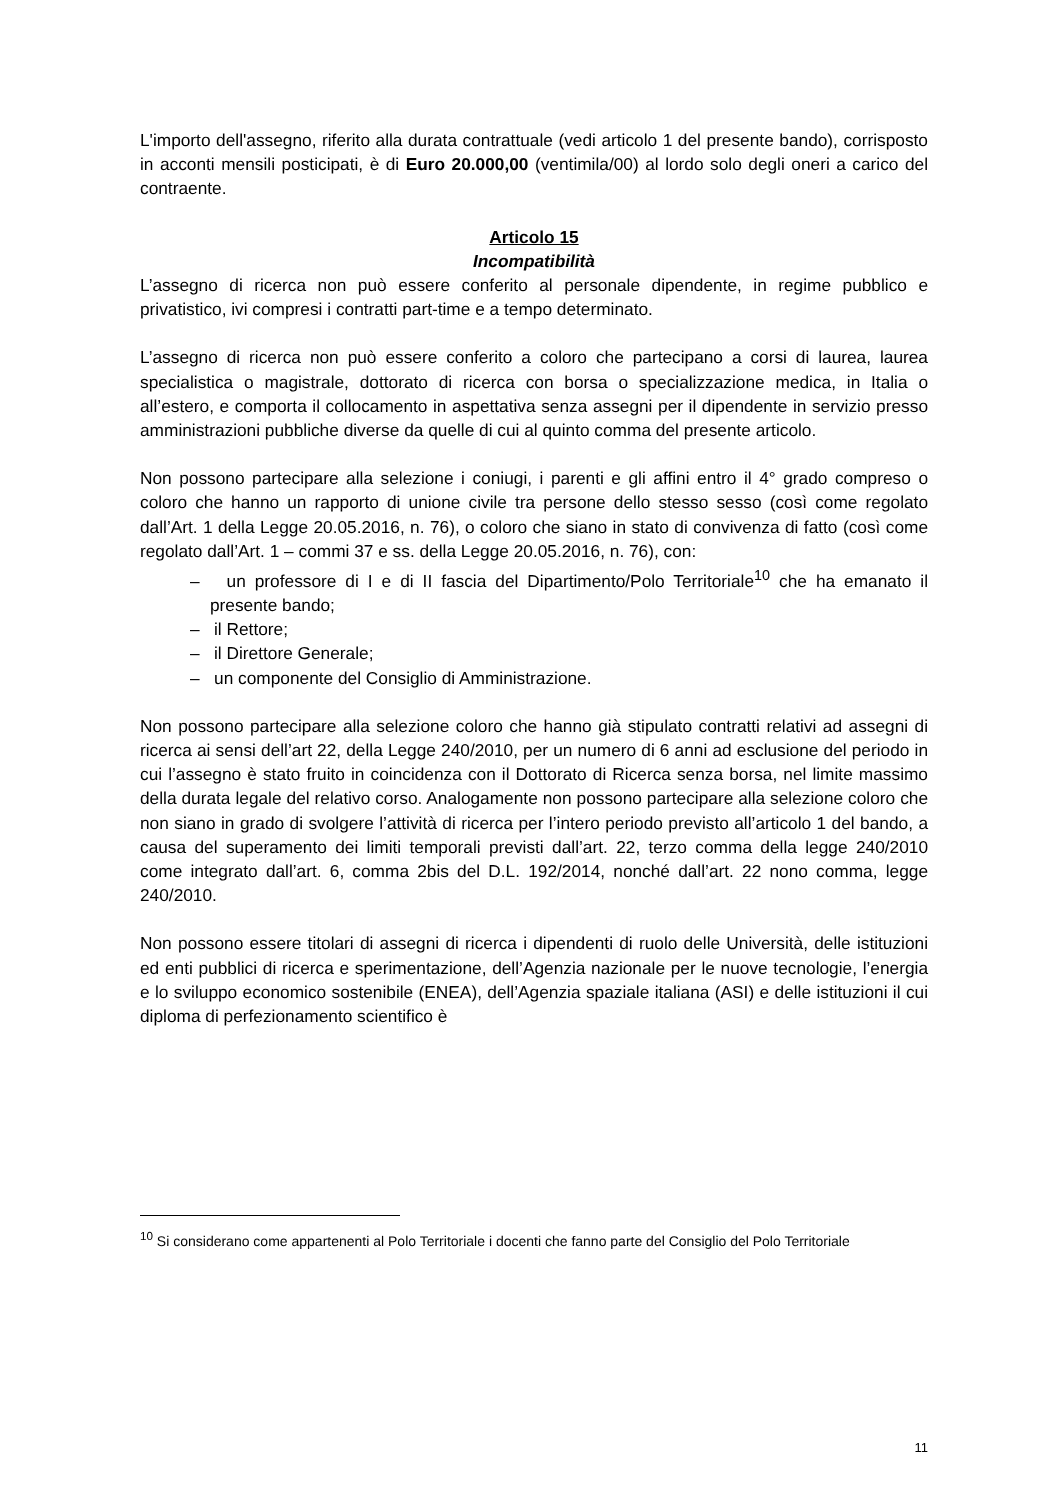L'importo dell'assegno, riferito alla durata contrattuale (vedi articolo 1 del presente bando), corrisposto in acconti mensili posticipati, è di Euro 20.000,00 (ventimila/00) al lordo solo degli oneri a carico del contraente.
Articolo 15
Incompatibilità
L’assegno di ricerca non può essere conferito al personale dipendente, in regime pubblico e privatistico, ivi compresi i contratti part-time e a tempo determinato.
L’assegno di ricerca non può essere conferito a coloro che partecipano a corsi di laurea, laurea specialistica o magistrale, dottorato di ricerca con borsa o specializzazione medica, in Italia o all’estero, e comporta il collocamento in aspettativa senza assegni per il dipendente in servizio presso amministrazioni pubbliche diverse da quelle di cui al quinto comma del presente articolo.
Non possono partecipare alla selezione i coniugi, i parenti e gli affini entro il 4° grado compreso o coloro che hanno un rapporto di unione civile tra persone dello stesso sesso (così come regolato dall’Art. 1 della Legge 20.05.2016, n. 76), o coloro che siano in stato di convivenza di fatto (così come regolato dall’Art. 1 – commi 37 e ss. della Legge 20.05.2016, n. 76), con:
– un professore di I e di II fascia del Dipartimento/Polo Territoriale<sup>10</sup> che ha emanato il presente bando;
– il Rettore;
– il Direttore Generale;
– un componente del Consiglio di Amministrazione.
Non possono partecipare alla selezione coloro che hanno già stipulato contratti relativi ad assegni di ricerca ai sensi dell’art 22, della Legge 240/2010, per un numero di 6 anni ad esclusione del periodo in cui l’assegno è stato fruito in coincidenza con il Dottorato di Ricerca senza borsa, nel limite massimo della durata legale del relativo corso. Analogamente non possono partecipare alla selezione coloro che non siano in grado di svolgere l’attività di ricerca per l’intero periodo previsto all’articolo 1 del bando, a causa del superamento dei limiti temporali previsti dall’art. 22, terzo comma della legge 240/2010 come integrato dall’art. 6, comma 2bis del D.L. 192/2014, nonché dall’art. 22 nono comma, legge 240/2010.
Non possono essere titolari di assegni di ricerca i dipendenti di ruolo delle Università, delle istituzioni ed enti pubblici di ricerca e sperimentazione, dell’Agenzia nazionale per le nuove tecnologie, l’energia e lo sviluppo economico sostenibile (ENEA), dell’Agenzia spaziale italiana (ASI) e delle istituzioni il cui diploma di perfezionamento scientifico è
<sup>10</sup> Si considerano come appartenenti al Polo Territoriale i docenti che fanno parte del Consiglio del Polo Territoriale
11